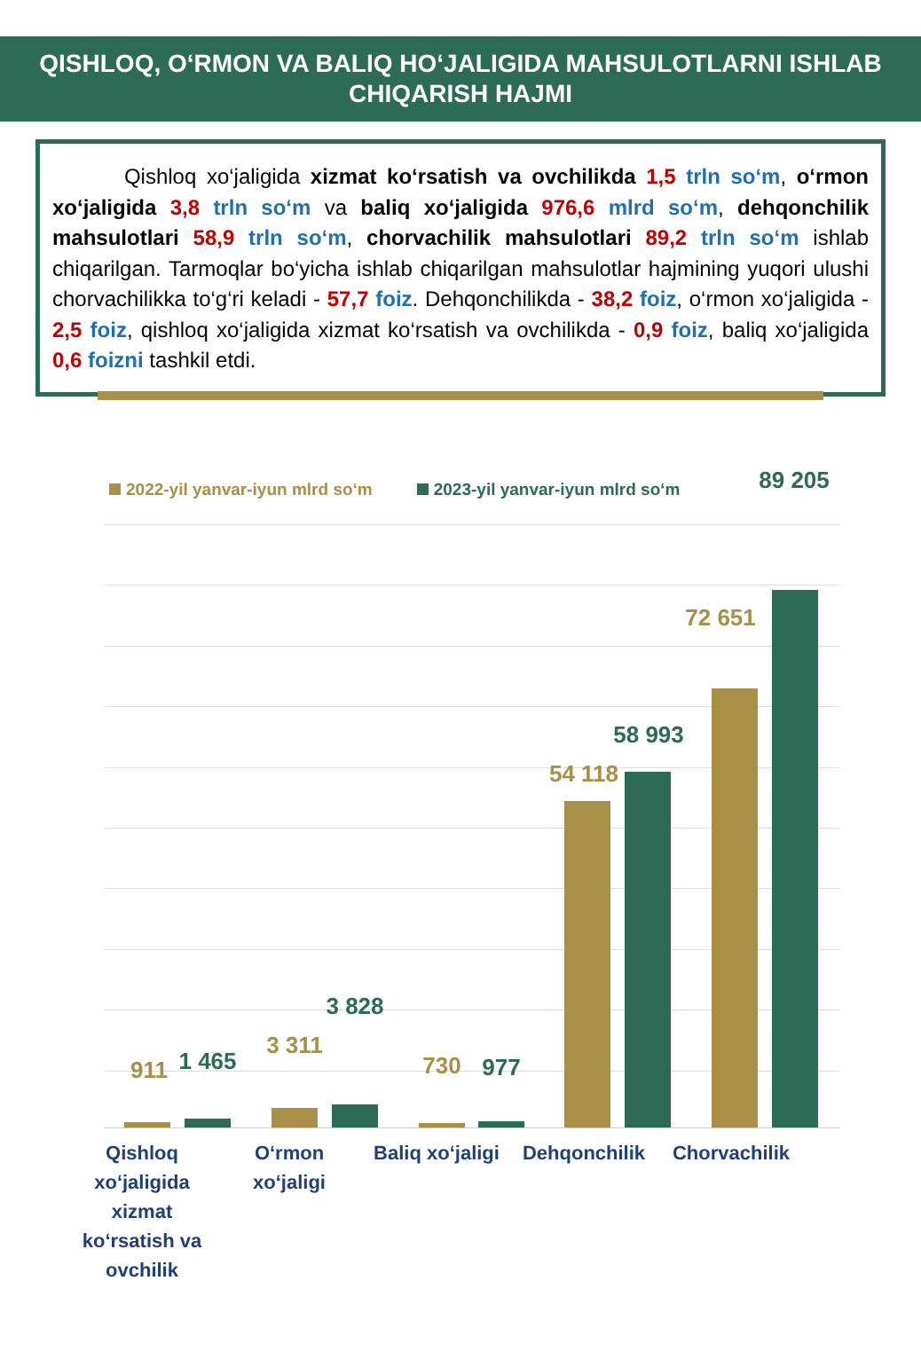QISHLOQ, O‘RMON VA BALIQ HO‘JALIGIDA MAHSULOTLARNI ISHLAB CHIQARISH HAJMI
Qishloq xo‘jaligida xizmat ko‘rsatish va ovchilikda 1,5 trln so‘m, o‘rmon xo‘jaligida 3,8 trln so‘m va baliq xo‘jaligida 976,6 mlrd so‘m, dehqonchilik mahsulotlari 58,9 trln so‘m, chorvachilik mahsulotlari 89,2 trln so‘m ishlab chiqarilgan. Tarmoqlar bo‘yicha ishlab chiqarilgan mahsulotlar hajmining yuqori ulushi chorvachilikka to‘g‘ri keladi - 57,7 foiz. Dehqonchilikda - 38,2 foiz, o‘rmon xo‘jaligida - 2,5 foiz, qishloq xo‘jaligida xizmat ko‘rsatish va ovchilikda - 0,9 foiz, baliq xo‘jaligida 0,6 foizni tashkil etdi.
2022-yil yanvar-iyun mlrd so‘m 2023-yil yanvar-iyun mlrd so‘m
911 1 465
3 311
3 828
730 977
54 118
58 993
72 651
89 205
Qishloq xo‘jaligida xizmat ko‘rsatish va ovchilik
O‘rmon xo‘jaligi
Baliq xo‘jaligi
Dehqonchilik Chorvachilik